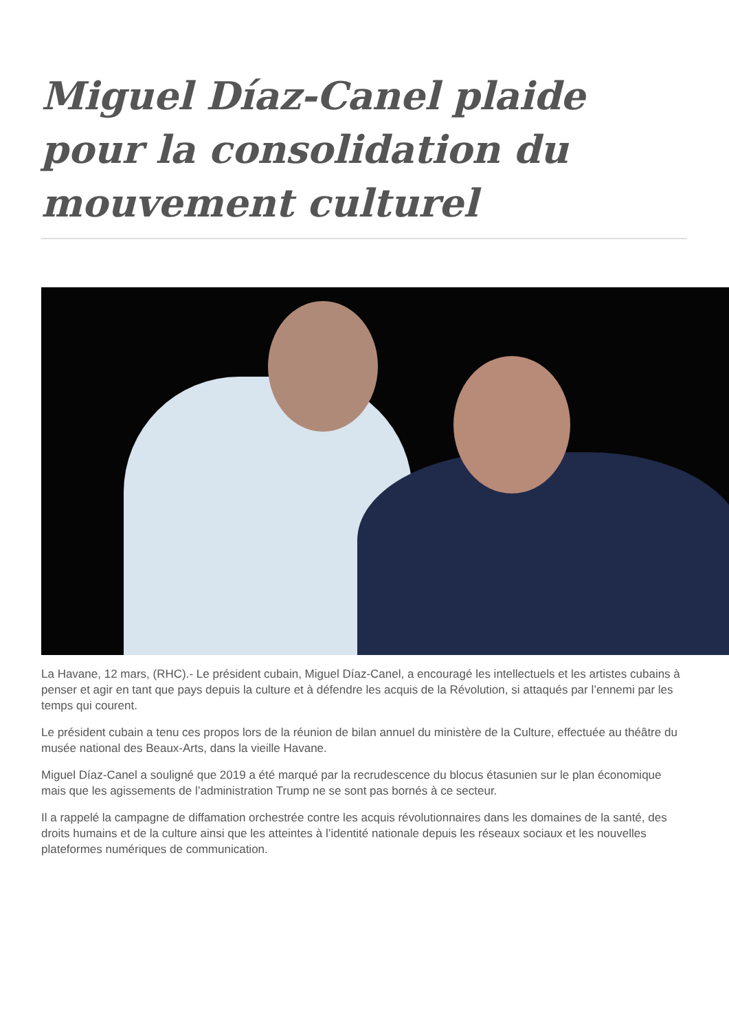Miguel Díaz-Canel plaide pour la consolidation du mouvement culturel
La Havane, 12 mars, (RHC).- Le président cubain, Miguel Díaz-Canel, a encouragé les intellectuels et les artistes cubains à penser et agir en tant que pays depuis la culture et à défendre les acquis de la Révolution, si attaqués par l’ennemi par les temps qui courent.
Le président cubain a tenu ces propos lors de la réunion de bilan annuel du ministère de la Culture, effectuée au théâtre du musée national des Beaux-Arts, dans la vieille Havane.
Miguel Díaz-Canel a souligné que 2019 a été marqué par la recrudescence du blocus étasunien sur le plan économique mais que les agissements de l’administration Trump ne se sont pas bornés à ce secteur.
Il a rappelé la campagne de diffamation orchestrée contre les acquis révolutionnaires dans les domaines de la santé, des droits humains et de la culture ainsi que les atteintes à l’identité nationale depuis les réseaux sociaux et les nouvelles plateformes numériques de communication.